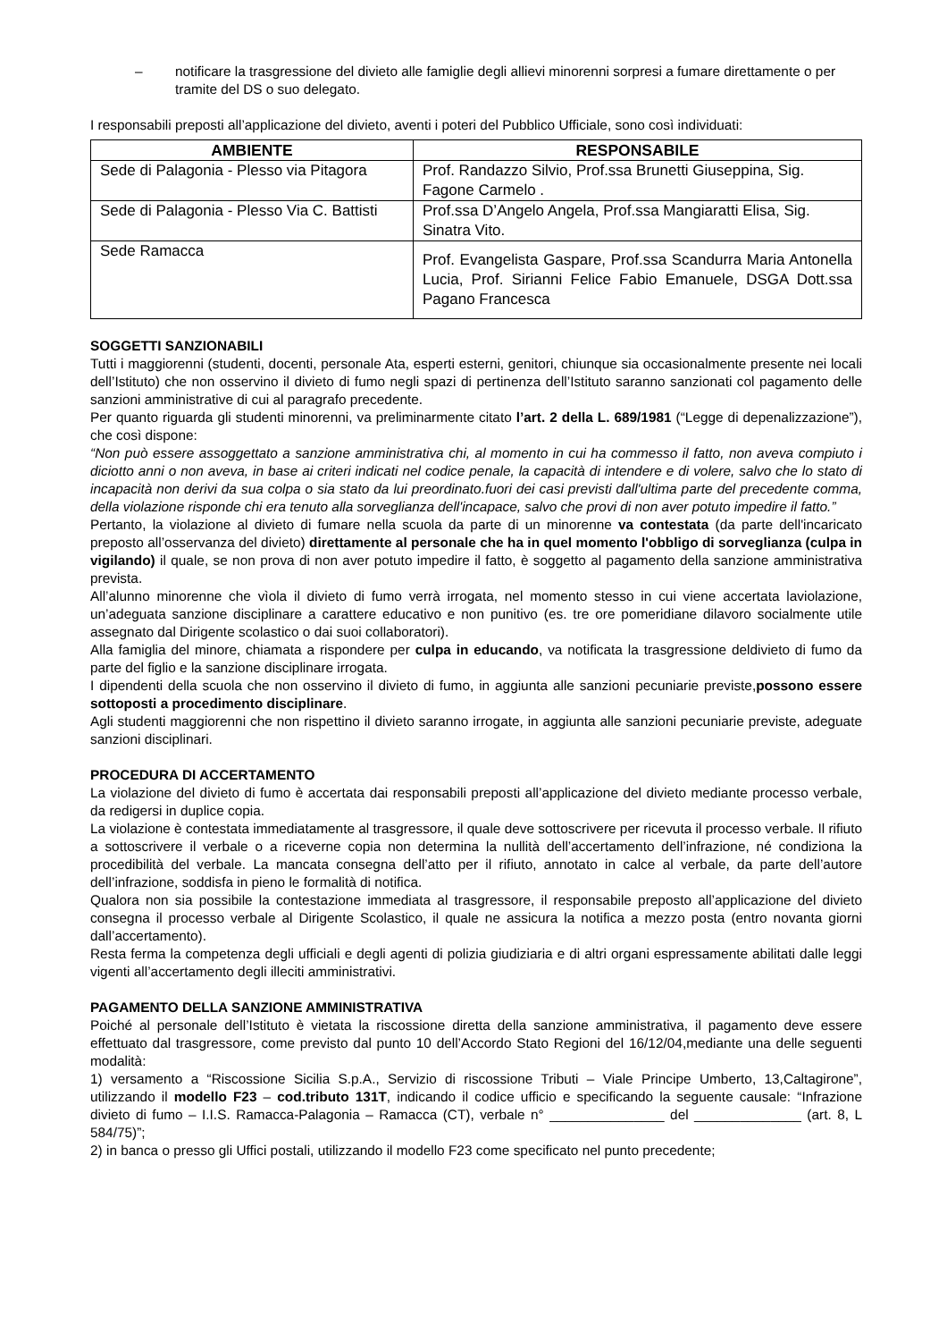– notificare la trasgressione del divieto alle famiglie degli allievi minorenni sorpresi a fumare direttamente o per tramite del DS o suo delegato.
I responsabili preposti all’applicazione del divieto, aventi i poteri del Pubblico Ufficiale, sono così individuati:
| AMBIENTE | RESPONSABILE |
| --- | --- |
| Sede di Palagonia - Plesso via Pitagora | Prof. Randazzo Silvio, Prof.ssa Brunetti Giuseppina, Sig. Fagone Carmelo . |
| Sede di Palagonia - Plesso Via C. Battisti | Prof.ssa D’Angelo Angela, Prof.ssa Mangiaratti Elisa, Sig. Sinatra Vito. |
| Sede Ramacca | Prof. Evangelista Gaspare, Prof.ssa Scandurra Maria Antonella Lucia, Prof. Sirianni Felice Fabio Emanuele, DSGA Dott.ssa Pagano Francesca |
SOGGETTI SANZIONABILI
Tutti i maggiorenni (studenti, docenti, personale Ata, esperti esterni, genitori, chiunque sia occasionalmente presente nei locali dell’Istituto) che non osservino il divieto di fumo negli spazi di pertinenza dell’Istituto saranno sanzionati col pagamento delle sanzioni amministrative di cui al paragrafo precedente.
Per quanto riguarda gli studenti minorenni, va preliminarmente citato l’art. 2 della L. 689/1981 (“Legge di depenalizzazione”), che così dispone:
“Non può essere assoggettato a sanzione amministrativa chi, al momento in cui ha commesso il fatto, non aveva compiuto i diciotto anni o non aveva, in base ai criteri indicati nel codice penale, la capacità di intendere e di volere, salvo che lo stato di incapacità non derivi da sua colpa o sia stato da lui preordinato.fuori dei casi previsti dall'ultima parte del precedente comma, della violazione risponde chi era tenuto alla sorveglianza dell'incapace, salvo che provi di non aver potuto impedire il fatto.”
Pertanto, la violazione al divieto di fumare nella scuola da parte di un minorenne va contestata (da parte dell'incaricato preposto all’osservanza del divieto) direttamente al personale che ha in quel momento l'obbligo di sorveglianza (culpa in vigilando) il quale, se non prova di non aver potuto impedire il fatto, è soggetto al pagamento della sanzione amministrativa prevista.
All’alunno minorenne che vìola il divieto di fumo verrà irrogata, nel momento stesso in cui viene accertata laviolazione, un’adeguata sanzione disciplinare a carattere educativo e non punitivo (es. tre ore pomeridiane dilavoro socialmente utile assegnato dal Dirigente scolastico o dai suoi collaboratori).
Alla famiglia del minore, chiamata a rispondere per culpa in educando, va notificata la trasgressione deldivieto di fumo da parte del figlio e la sanzione disciplinare irrogata.
I dipendenti della scuola che non osservino il divieto di fumo, in aggiunta alle sanzioni pecuniarie previste,possono essere sottoposti a procedimento disciplinare.
Agli studenti maggiorenni che non rispettino il divieto saranno irrogate, in aggiunta alle sanzioni pecuniarie previste, adeguate sanzioni disciplinari.
PROCEDURA DI ACCERTAMENTO
La violazione del divieto di fumo è accertata dai responsabili preposti all’applicazione del divieto mediante processo verbale, da redigersi in duplice copia.
La violazione è contestata immediatamente al trasgressore, il quale deve sottoscrivere per ricevuta il processo verbale. Il rifiuto a sottoscrivere il verbale o a riceverne copia non determina la nullità dell’accertamento dell’infrazione, né condiziona la procedibilità del verbale. La mancata consegna dell’atto per il rifiuto, annotato in calce al verbale, da parte dell’autore dell’infrazione, soddisfa in pieno le formalità di notifica.
Qualora non sia possibile la contestazione immediata al trasgressore, il responsabile preposto all’applicazione del divieto consegna il processo verbale al Dirigente Scolastico, il quale ne assicura la notifica a mezzo posta (entro novanta giorni dall’accertamento).
Resta ferma la competenza degli ufficiali e degli agenti di polizia giudiziaria e di altri organi espressamente abilitati dalle leggi vigenti all’accertamento degli illeciti amministrativi.
PAGAMENTO DELLA SANZIONE AMMINISTRATIVA
Poiché al personale dell’Istituto è vietata la riscossione diretta della sanzione amministrativa, il pagamento deve essere effettuato dal trasgressore, come previsto dal punto 10 dell’Accordo Stato Regioni del 16/12/04,mediante una delle seguenti modalità:
1) versamento a “Riscossione Sicilia S.p.A., Servizio di riscossione Tributi – Viale Principe Umberto, 13,Caltagirone”, utilizzando il modello F23 – cod.tributo 131T, indicando il codice ufficio e specificando la seguente causale: “Infrazione divieto di fumo – I.I.S. Ramacca-Palagonia – Ramacca (CT), verbale n° _______________ del ______________ (art. 8, L 584/75)”;
2) in banca o presso gli Uffici postali, utilizzando il modello F23 come specificato nel punto precedente;